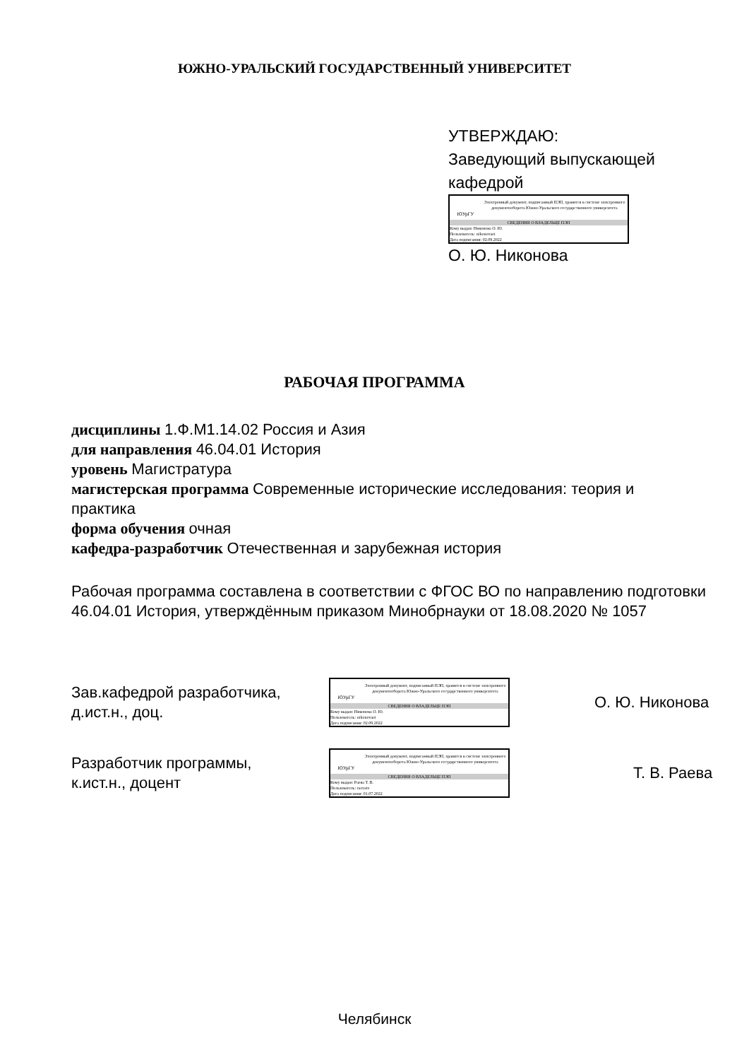ЮЖНО-УРАЛЬСКИЙ ГОСУДАРСТВЕННЫЙ УНИВЕРСИТЕТ
УТВЕРЖДАЮ:
Заведующий выпускающей
кафедрой
ЮУрГУ
Электронный документ, подписанный ПЭП, хранится в системе электронного документооборота Южно-Уральского государственного университета
СВЕДЕНИЯ О ВЛАДЕЛЬЦЕ ПЭП
Кому выдан: Никонова О. Ю.
Пользователь: nikonovaoi
Дата подписания: 02.09.2022
О. Ю. Никонова
РАБОЧАЯ ПРОГРАММА
дисциплины 1.Ф.М1.14.02 Россия и Азия
для направления 46.04.01 История
уровень Магистратура
магистерская программа Современные исторические исследования: теория и практика
форма обучения очная
кафедра-разработчик Отечественная и зарубежная история
Рабочая программа составлена в соответствии с ФГОС ВО по направлению подготовки 46.04.01 История, утверждённым приказом Минобрнауки от 18.08.2020 № 1057
Зав.кафедрой разработчика,
д.ист.н., доц.
ЮУрГУ
Электронный документ, подписанный ПЭП, хранится в системе электронного документооборота Южно-Уральского государственного университета
СВЕДЕНИЯ О ВЛАДЕЛЬЦЕ ПЭП
Кому выдан: Никонова О. Ю.
Пользователь: nikonovaoi
Дата подписания: 02.09.2022
О. Ю. Никонова
Разработчик программы,
к.ист.н., доцент
ЮУрГУ
Электронный документ, подписанный ПЭП, хранится в системе электронного документооборота Южно-Уральского государственного университета
СВЕДЕНИЯ О ВЛАДЕЛЬЦЕ ПЭП
Кому выдан: Раева Т. В.
Пользователь: raevatv
Дата подписания: 01.07.2022
Т. В. Раева
Челябинск